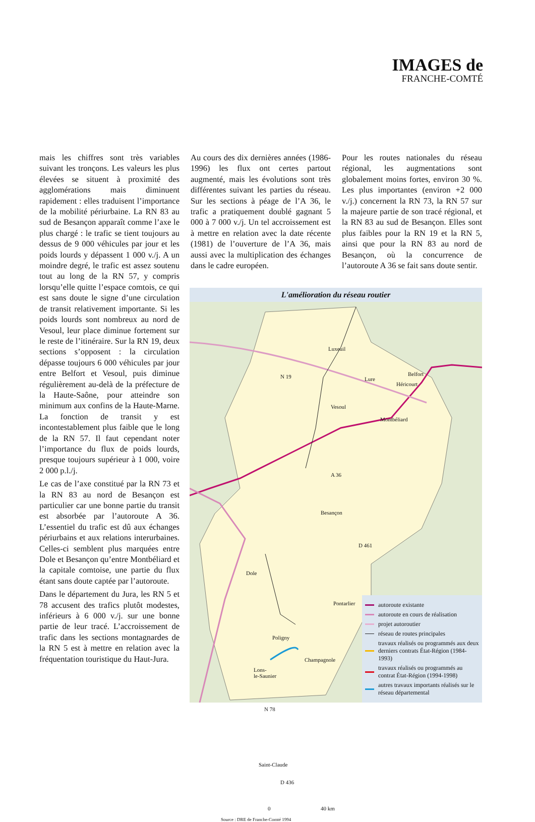IMAGES de
FRANCHE-COMTÉ
mais les chiffres sont très variables suivant les tronçons. Les valeurs les plus élevées se situent à proximité des agglomérations mais diminuent rapidement : elles traduisent l’importance de la mobilité périurbaine. La RN 83 au sud de Besançon apparaît comme l’axe le plus chargé : le trafic se tient toujours au dessus de 9 000 véhicules par jour et les poids lourds y dépassent 1 000 v./j. A un moindre degré, le trafic est assez soutenu tout au long de la RN 57, y compris lorsqu’elle quitte l’espace comtois, ce qui est sans doute le signe d’une circulation de transit relativement importante. Si les poids lourds sont nombreux au nord de Vesoul, leur place diminue fortement sur le reste de l’itinéraire. Sur la RN 19, deux sections s’opposent : la circulation dépasse toujours 6 000 véhicules par jour entre Belfort et Vesoul, puis diminue régulièrement au-delà de la préfecture de la Haute-Saône, pour atteindre son minimum aux confins de la Haute-Marne. La fonction de transit y est incontestablement plus faible que le long de la RN 57. Il faut cependant noter l’importance du flux de poids lourds, presque toujours supérieur à 1 000, voire 2 000 p.l./j.
Le cas de l’axe constitué par la RN 73 et la RN 83 au nord de Besançon est particulier car une bonne partie du transit est absorbée par l’autoroute A 36. L’essentiel du trafic est dû aux échanges périurbains et aux relations interurbaines. Celles-ci semblent plus marquées entre Dole et Besançon qu’entre Montbéliard et la capitale comtoise, une partie du flux étant sans doute captée par l’autoroute.
Dans le département du Jura, les RN 5 et 78 accusent des trafics plutôt modestes, inférieurs à 6 000 v./j. sur une bonne partie de leur tracé. L’accroissement de trafic dans les sections montagnardes de la RN 5 est à mettre en relation avec la fréquentation touristique du Haut-Jura.
Au cours des dix dernières années (1986-1996) les flux ont certes partout augmenté, mais les évolutions sont très différentes suivant les parties du réseau. Sur les sections à péage de l’A 36, le trafic a pratiquement doublé gagnant 5 000 à 7 000 v./j. Un tel accroissement est à mettre en relation avec la date récente (1981) de l’ouverture de l’A 36, mais aussi avec la multiplication des échanges dans le cadre européen.
Pour les routes nationales du réseau régional, les augmentations sont globalement moins fortes, environ 30 %. Les plus importantes (environ +2 000 v./j.) concernent la RN 73, la RN 57 sur la majeure partie de son tracé régional, et la RN 83 au sud de Besançon. Elles sont plus faibles pour la RN 19 et la RN 5, ainsi que pour la RN 83 au nord de Besançon, où la concurrence de l’autoroute A 36 se fait sans doute sentir.
L'amélioration du réseau routier
Luxeuil
N 19
Vesoul
Lure
Belfort
Héricourt
Montbéliard
A 36
Besançon
D 461
Dole
Pontarlier
Poligny
Champagnole
Lons-
le-Saunier
N 78
Saint-Claude
D 436
0 40 km
Source : DRE de Franche-Comté 1994
autoroute existante
autoroute en cours de réalisation
projet autoroutier
réseau de routes principales
travaux réalisés ou programmés aux deux derniers contrats État-Région (1984-1993)
travaux réalisés ou programmés au contrat État-Région (1994-1998)
autres travaux importants réalisés sur le réseau départemental